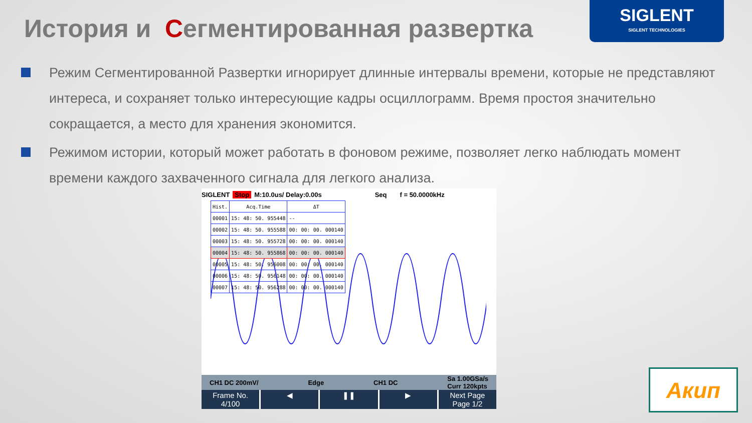История и Сегментированная развертка
SIGLENT
SIGLENT TECHNOLOGIES
Режим Сегментированной Развертки игнорирует длинные интервалы времени, которые не представляют интереса, и сохраняет только интересующие кадры осциллограмм. Время простоя значительно сокращается, а место для хранения экономится.
Режимом истории, который может работать в фоновом режиме, позволяет легко наблюдать момент времени каждого захваченного сигнала для легкого анализа.
SIGLENT Stop M:10.0us/ Delay:0.00s Seq f = 50.0000kHz
| Hist. | Acq.Time | ΔT |
| --- | --- | --- |
| 00001 | 15: 48: 50. 955448 | -- |
| 00002 | 15: 48: 50. 955588 | 00: 00: 00. 000140 |
| 00003 | 15: 48: 50. 955728 | 00: 00: 00. 000140 |
| 00004 | 15: 48: 50. 955868 | 00: 00: 00. 000140 |
| 00005 | 15: 48: 50. 956008 | 00: 00: 00. 000140 |
| 00006 | 15: 48: 50. 956148 | 00: 00: 00. 000140 |
| 00007 | 15: 48: 50. 956288 | 00: 00: 00. 000140 |
CH1 DC 200mV/ Edge CH1 DC Sa 1.00GSa/s
Curr 120kpts
Frame No.
4/100
◀ ❚❚ ▶ Next Page
Page 1/2
Акип